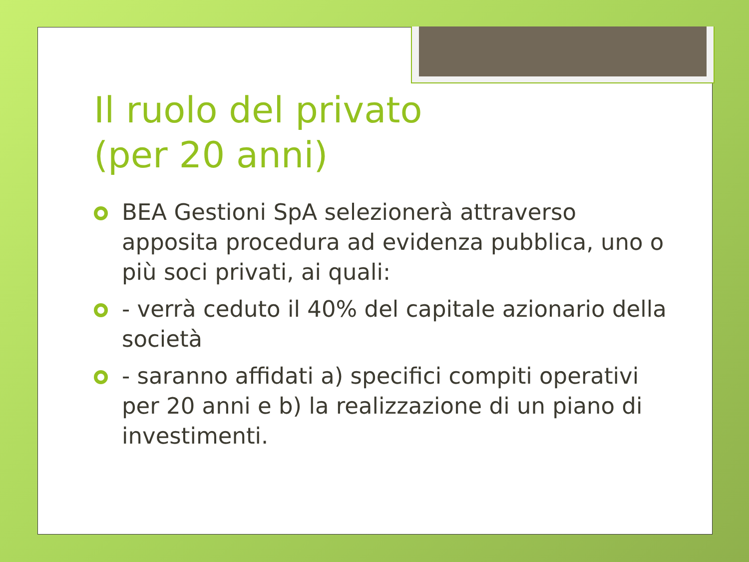Il ruolo del privato
(per 20 anni)
BEA Gestioni SpA selezionerà attraverso apposita procedura ad evidenza pubblica, uno o più soci privati, ai quali:
- verrà ceduto il 40% del capitale azionario della società
- saranno affidati a) specifici compiti operativi per 20 anni e b) la realizzazione di un piano di investimenti.